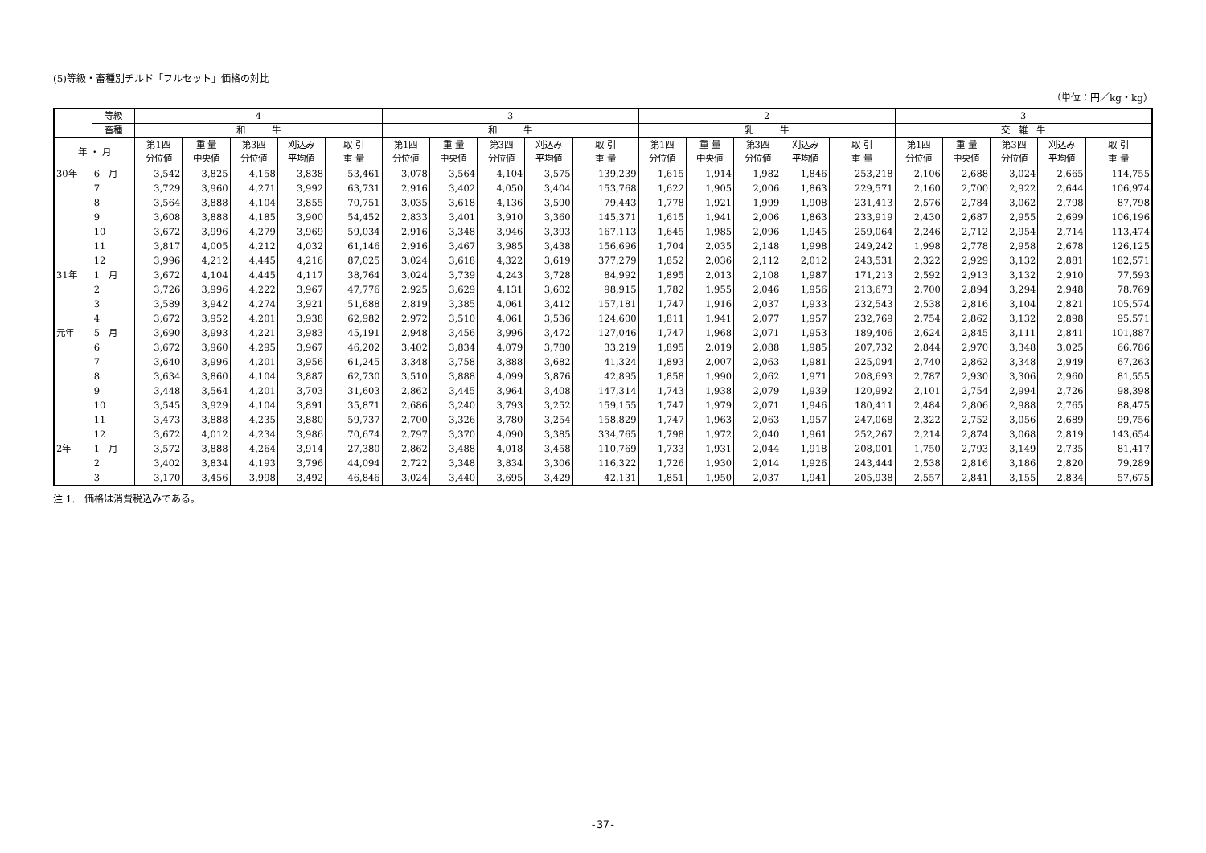(5)等級・畜種別チルド「フルセット」価格の対比
（単位：円／kg・kg）
| | 等級 | 4 | | | | | 3 | | | | | 2 | | | | | 3 | | | | |
| --- | --- | --- | --- | --- | --- | --- | --- | --- | --- | --- | --- | --- | --- | --- | --- | --- | --- | --- | --- | --- | --- |
| | 畜種 | 和 牛 | | | | | 和 牛 | | | | | 乳 牛 | | | | | 交 雑 牛 | | | | |
| 年 ・ 月 | | 第1四 分位値 | 重 量 中央値 | 第3四 分位値 | 刈込み 平均値 | 取 引 重 量 | 第1四 分位値 | 重 量 中央値 | 第3四 分位値 | 刈込み 平均値 | 取 引 重 量 | 第1四 分位値 | 重 量 中央値 | 第3四 分位値 | 刈込み 平均値 | 取 引 重 量 | 第1四 分位値 | 重 量 中央値 | 第3四 分位値 | 刈込み 平均値 | 取 引 重 量 |
| 30年 | 6 月 | 3,542 | 3,825 | 4,158 | 3,838 | 53,461 | 3,078 | 3,564 | 4,104 | 3,575 | 139,239 | 1,615 | 1,914 | 1,982 | 1,846 | 253,218 | 2,106 | 2,688 | 3,024 | 2,665 | 114,755 |
| | 7 | 3,729 | 3,960 | 4,271 | 3,992 | 63,731 | 2,916 | 3,402 | 4,050 | 3,404 | 153,768 | 1,622 | 1,905 | 2,006 | 1,863 | 229,571 | 2,160 | 2,700 | 2,922 | 2,644 | 106,974 |
| | 8 | 3,564 | 3,888 | 4,104 | 3,855 | 70,751 | 3,035 | 3,618 | 4,136 | 3,590 | 79,443 | 1,778 | 1,921 | 1,999 | 1,908 | 231,413 | 2,576 | 2,784 | 3,062 | 2,798 | 87,798 |
| | 9 | 3,608 | 3,888 | 4,185 | 3,900 | 54,452 | 2,833 | 3,401 | 3,910 | 3,360 | 145,371 | 1,615 | 1,941 | 2,006 | 1,863 | 233,919 | 2,430 | 2,687 | 2,955 | 2,699 | 106,196 |
| | 10 | 3,672 | 3,996 | 4,279 | 3,969 | 59,034 | 2,916 | 3,348 | 3,946 | 3,393 | 167,113 | 1,645 | 1,985 | 2,096 | 1,945 | 259,064 | 2,246 | 2,712 | 2,954 | 2,714 | 113,474 |
| | 11 | 3,817 | 4,005 | 4,212 | 4,032 | 61,146 | 2,916 | 3,467 | 3,985 | 3,438 | 156,696 | 1,704 | 2,035 | 2,148 | 1,998 | 249,242 | 1,998 | 2,778 | 2,958 | 2,678 | 126,125 |
| | 12 | 3,996 | 4,212 | 4,445 | 4,216 | 87,025 | 3,024 | 3,618 | 4,322 | 3,619 | 377,279 | 1,852 | 2,036 | 2,112 | 2,012 | 243,531 | 2,322 | 2,929 | 3,132 | 2,881 | 182,571 |
| 31年 | 1 月 | 3,672 | 4,104 | 4,445 | 4,117 | 38,764 | 3,024 | 3,739 | 4,243 | 3,728 | 84,992 | 1,895 | 2,013 | 2,108 | 1,987 | 171,213 | 2,592 | 2,913 | 3,132 | 2,910 | 77,593 |
| | 2 | 3,726 | 3,996 | 4,222 | 3,967 | 47,776 | 2,925 | 3,629 | 4,131 | 3,602 | 98,915 | 1,782 | 1,955 | 2,046 | 1,956 | 213,673 | 2,700 | 2,894 | 3,294 | 2,948 | 78,769 |
| | 3 | 3,589 | 3,942 | 4,274 | 3,921 | 51,688 | 2,819 | 3,385 | 4,061 | 3,412 | 157,181 | 1,747 | 1,916 | 2,037 | 1,933 | 232,543 | 2,538 | 2,816 | 3,104 | 2,821 | 105,574 |
| | 4 | 3,672 | 3,952 | 4,201 | 3,938 | 62,982 | 2,972 | 3,510 | 4,061 | 3,536 | 124,600 | 1,811 | 1,941 | 2,077 | 1,957 | 232,769 | 2,754 | 2,862 | 3,132 | 2,898 | 95,571 |
| 元年 | 5 月 | 3,690 | 3,993 | 4,221 | 3,983 | 45,191 | 2,948 | 3,456 | 3,996 | 3,472 | 127,046 | 1,747 | 1,968 | 2,071 | 1,953 | 189,406 | 2,624 | 2,845 | 3,111 | 2,841 | 101,887 |
| | 6 | 3,672 | 3,960 | 4,295 | 3,967 | 46,202 | 3,402 | 3,834 | 4,079 | 3,780 | 33,219 | 1,895 | 2,019 | 2,088 | 1,985 | 207,732 | 2,844 | 2,970 | 3,348 | 3,025 | 66,786 |
| | 7 | 3,640 | 3,996 | 4,201 | 3,956 | 61,245 | 3,348 | 3,758 | 3,888 | 3,682 | 41,324 | 1,893 | 2,007 | 2,063 | 1,981 | 225,094 | 2,740 | 2,862 | 3,348 | 2,949 | 67,263 |
| | 8 | 3,634 | 3,860 | 4,104 | 3,887 | 62,730 | 3,510 | 3,888 | 4,099 | 3,876 | 42,895 | 1,858 | 1,990 | 2,062 | 1,971 | 208,693 | 2,787 | 2,930 | 3,306 | 2,960 | 81,555 |
| | 9 | 3,448 | 3,564 | 4,201 | 3,703 | 31,603 | 2,862 | 3,445 | 3,964 | 3,408 | 147,314 | 1,743 | 1,938 | 2,079 | 1,939 | 120,992 | 2,101 | 2,754 | 2,994 | 2,726 | 98,398 |
| | 10 | 3,545 | 3,929 | 4,104 | 3,891 | 35,871 | 2,686 | 3,240 | 3,793 | 3,252 | 159,155 | 1,747 | 1,979 | 2,071 | 1,946 | 180,411 | 2,484 | 2,806 | 2,988 | 2,765 | 88,475 |
| | 11 | 3,473 | 3,888 | 4,235 | 3,880 | 59,737 | 2,700 | 3,326 | 3,780 | 3,254 | 158,829 | 1,747 | 1,963 | 2,063 | 1,957 | 247,068 | 2,322 | 2,752 | 3,056 | 2,689 | 99,756 |
| | 12 | 3,672 | 4,012 | 4,234 | 3,986 | 70,674 | 2,797 | 3,370 | 4,090 | 3,385 | 334,765 | 1,798 | 1,972 | 2,040 | 1,961 | 252,267 | 2,214 | 2,874 | 3,068 | 2,819 | 143,654 |
| 2年 | 1 月 | 3,572 | 3,888 | 4,264 | 3,914 | 27,380 | 2,862 | 3,488 | 4,018 | 3,458 | 110,769 | 1,733 | 1,931 | 2,044 | 1,918 | 208,001 | 1,750 | 2,793 | 3,149 | 2,735 | 81,417 |
| | 2 | 3,402 | 3,834 | 4,193 | 3,796 | 44,094 | 2,722 | 3,348 | 3,834 | 3,306 | 116,322 | 1,726 | 1,930 | 2,014 | 1,926 | 243,444 | 2,538 | 2,816 | 3,186 | 2,820 | 79,289 |
| | 3 | 3,170 | 3,456 | 3,998 | 3,492 | 46,846 | 3,024 | 3,440 | 3,695 | 3,429 | 42,131 | 1,851 | 1,950 | 2,037 | 1,941 | 205,938 | 2,557 | 2,841 | 3,155 | 2,834 | 57,675 |
注 1.　価格は消費税込みである。
-37-